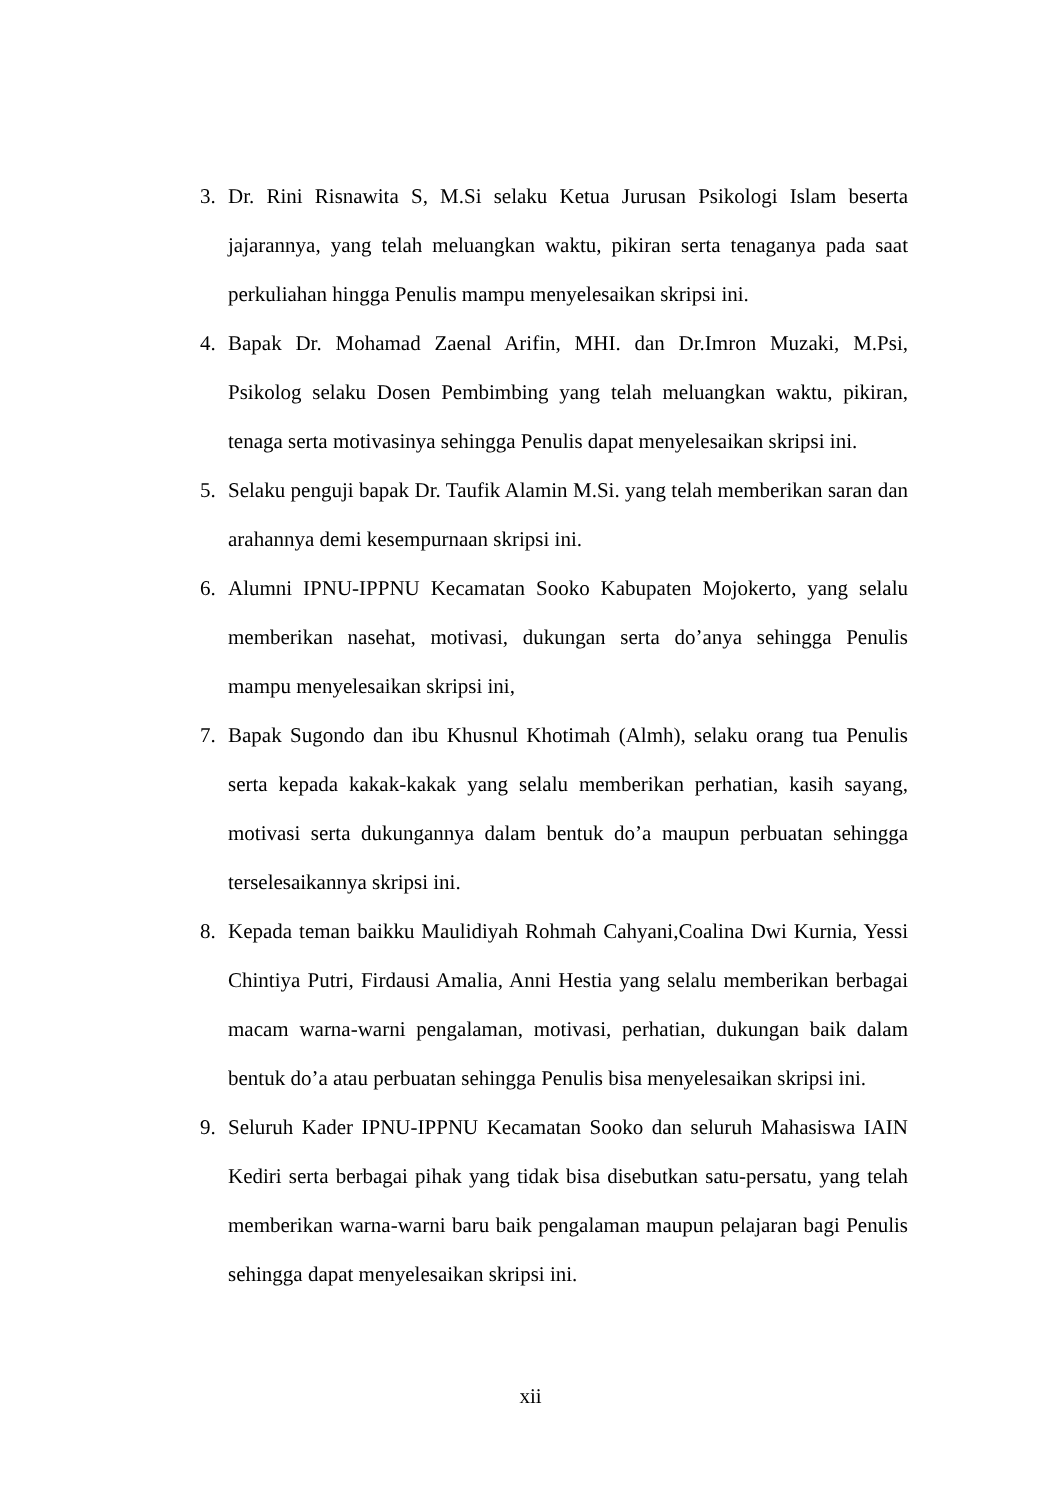3. Dr. Rini Risnawita S, M.Si selaku Ketua Jurusan Psikologi Islam beserta jajarannya, yang telah meluangkan waktu, pikiran serta tenaganya pada saat perkuliahan hingga Penulis mampu menyelesaikan skripsi ini.
4. Bapak Dr. Mohamad Zaenal Arifin, MHI. dan Dr.Imron Muzaki, M.Psi, Psikolog selaku Dosen Pembimbing yang telah meluangkan waktu, pikiran, tenaga serta motivasinya sehingga Penulis dapat menyelesaikan skripsi ini.
5. Selaku penguji bapak Dr. Taufik Alamin M.Si. yang telah memberikan saran dan arahannya demi kesempurnaan skripsi ini.
6. Alumni IPNU-IPPNU Kecamatan Sooko Kabupaten Mojokerto, yang selalu memberikan nasehat, motivasi, dukungan serta do’anya sehingga Penulis mampu menyelesaikan skripsi ini,
7. Bapak Sugondo dan ibu Khusnul Khotimah (Almh), selaku orang tua Penulis serta kepada kakak-kakak yang selalu memberikan perhatian, kasih sayang, motivasi serta dukungannya dalam bentuk do’a maupun perbuatan sehingga terselesaikannya skripsi ini.
8. Kepada teman baikku Maulidiyah Rohmah Cahyani,Coalina Dwi Kurnia, Yessi Chintiya Putri, Firdausi Amalia, Anni Hestia yang selalu memberikan berbagai macam warna-warni pengalaman, motivasi, perhatian, dukungan baik dalam bentuk do’a atau perbuatan sehingga Penulis bisa menyelesaikan skripsi ini.
9. Seluruh Kader IPNU-IPPNU Kecamatan Sooko dan seluruh Mahasiswa IAIN Kediri serta berbagai pihak yang tidak bisa disebutkan satu-persatu, yang telah memberikan warna-warni baru baik pengalaman maupun pelajaran bagi Penulis sehingga dapat menyelesaikan skripsi ini.
xii